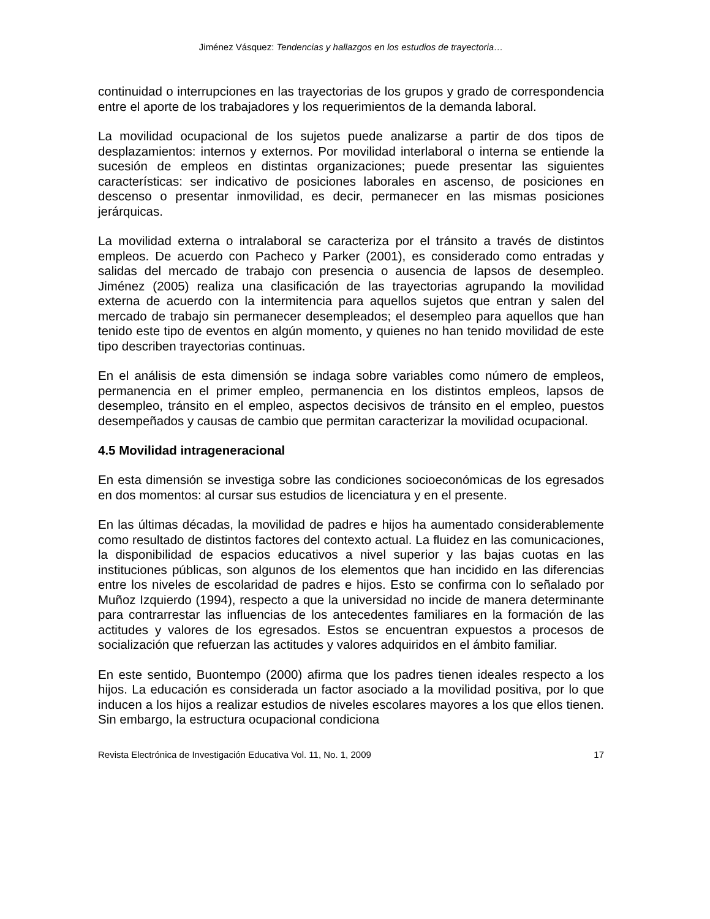Jiménez Vásquez: Tendencias y hallazgos en los estudios de trayectoria…
continuidad o interrupciones en las trayectorias de los grupos y grado de correspondencia entre el aporte de los trabajadores y los requerimientos de la demanda laboral.
La movilidad ocupacional de los sujetos puede analizarse a partir de dos tipos de desplazamientos: internos y externos. Por movilidad interlaboral o interna se entiende la sucesión de empleos en distintas organizaciones; puede presentar las siguientes características: ser indicativo de posiciones laborales en ascenso, de posiciones en descenso o presentar inmovilidad, es decir, permanecer en las mismas posiciones jerárquicas.
La movilidad externa o intralaboral se caracteriza por el tránsito a través de distintos empleos. De acuerdo con Pacheco y Parker (2001), es considerado como entradas y salidas del mercado de trabajo con presencia o ausencia de lapsos de desempleo. Jiménez (2005) realiza una clasificación de las trayectorias agrupando la movilidad externa de acuerdo con la intermitencia para aquellos sujetos que entran y salen del mercado de trabajo sin permanecer desempleados; el desempleo para aquellos que han tenido este tipo de eventos en algún momento, y quienes no han tenido movilidad de este tipo describen trayectorias continuas.
En el análisis de esta dimensión se indaga sobre variables como número de empleos, permanencia en el primer empleo, permanencia en los distintos empleos, lapsos de desempleo, tránsito en el empleo, aspectos decisivos de tránsito en el empleo, puestos desempeñados y causas de cambio que permitan caracterizar la movilidad ocupacional.
4.5 Movilidad intrageneracional
En esta dimensión se investiga sobre las condiciones socioeconómicas de los egresados en dos momentos: al cursar sus estudios de licenciatura y en el presente.
En las últimas décadas, la movilidad de padres e hijos ha aumentado considerablemente como resultado de distintos factores del contexto actual. La fluidez en las comunicaciones, la disponibilidad de espacios educativos a nivel superior y las bajas cuotas en las instituciones públicas, son algunos de los elementos que han incidido en las diferencias entre los niveles de escolaridad de padres e hijos. Esto se confirma con lo señalado por Muñoz Izquierdo (1994), respecto a que la universidad no incide de manera determinante para contrarrestar las influencias de los antecedentes familiares en la formación de las actitudes y valores de los egresados. Estos se encuentran expuestos a procesos de socialización que refuerzan las actitudes y valores adquiridos en el ámbito familiar.
En este sentido, Buontempo (2000) afirma que los padres tienen ideales respecto a los hijos. La educación es considerada un factor asociado a la movilidad positiva, por lo que inducen a los hijos a realizar estudios de niveles escolares mayores a los que ellos tienen. Sin embargo, la estructura ocupacional condiciona
Revista Electrónica de Investigación Educativa Vol. 11, No. 1, 2009 17